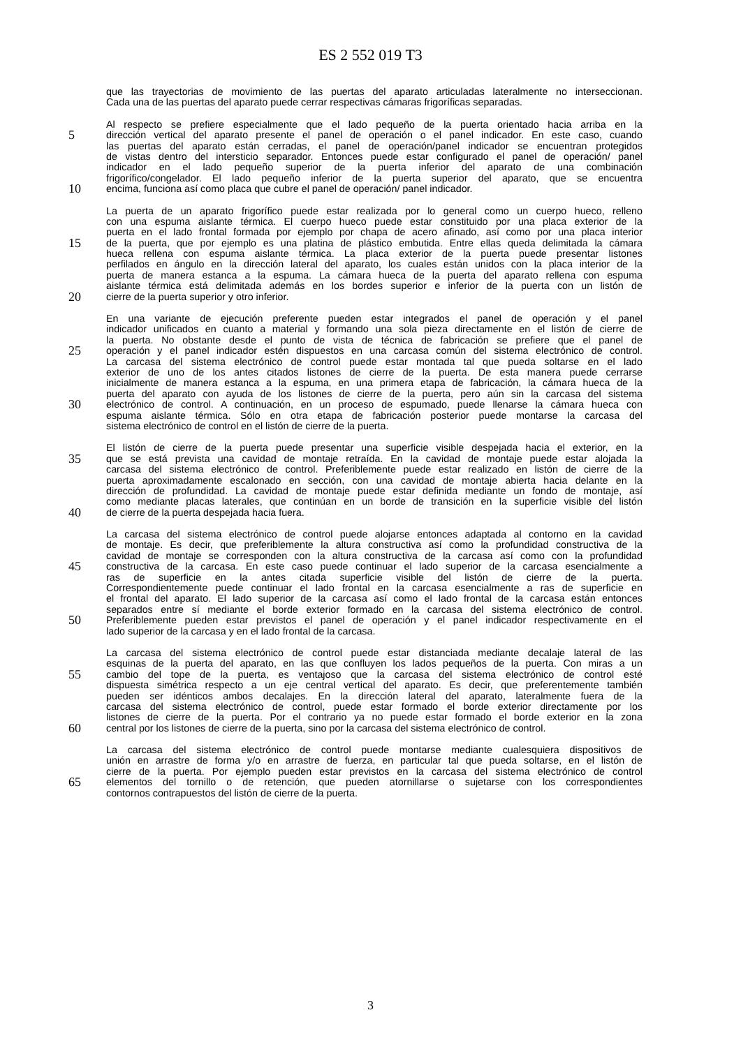ES 2 552 019 T3
que las trayectorias de movimiento de las puertas del aparato articuladas lateralmente no interseccionan.
Cada una de las puertas del aparato puede cerrar respectivas cámaras frigoríficas separadas.
Al respecto se prefiere especialmente que el lado pequeño de la puerta orientado hacia arriba en la
5 dirección vertical del aparato presente el panel de operación o el panel indicador. En este caso, cuando
las puertas del aparato están cerradas, el panel de operación/panel indicador se encuentran protegidos
de vistas dentro del intersticio separador. Entonces puede estar configurado el panel de operación/ panel
indicador en el lado pequeño superior de la puerta inferior del aparato de una combinación
frigorífico/congelador. El lado pequeño inferior de la puerta superior del aparato, que se encuentra
10 encima, funciona así como placa que cubre el panel de operación/ panel indicador.
La puerta de un aparato frigorífico puede estar realizada por lo general como un cuerpo hueco, relleno
con una espuma aislante térmica. El cuerpo hueco puede estar constituido por una placa exterior de la
puerta en el lado frontal formada por ejemplo por chapa de acero afinado, así como por una placa interior
15 de la puerta, que por ejemplo es una platina de plástico embutida. Entre ellas queda delimitada la cámara
hueca rellena con espuma aislante térmica. La placa exterior de la puerta puede presentar listones
perfilados en ángulo en la dirección lateral del aparato, los cuales están unidos con la placa interior de la
puerta de manera estanca a la espuma. La cámara hueca de la puerta del aparato rellena con espuma
aislante térmica está delimitada además en los bordes superior e inferior de la puerta con un listón de
20 cierre de la puerta superior y otro inferior.
En una variante de ejecución preferente pueden estar integrados el panel de operación y el panel
indicador unificados en cuanto a material y formando una sola pieza directamente en el listón de cierre de
la puerta. No obstante desde el punto de vista de técnica de fabricación se prefiere que el panel de
25 operación y el panel indicador estén dispuestos en una carcasa común del sistema electrónico de control.
La carcasa del sistema electrónico de control puede estar montada tal que pueda soltarse en el lado
exterior de uno de los antes citados listones de cierre de la puerta. De esta manera puede cerrarse
inicialmente de manera estanca a la espuma, en una primera etapa de fabricación, la cámara hueca de la
puerta del aparato con ayuda de los listones de cierre de la puerta, pero aún sin la carcasa del sistema
30 electrónico de control. A continuación, en un proceso de espumado, puede llenarse la cámara hueca con
espuma aislante térmica. Sólo en otra etapa de fabricación posterior puede montarse la carcasa del
sistema electrónico de control en el listón de cierre de la puerta.
El listón de cierre de la puerta puede presentar una superficie visible despejada hacia el exterior, en la
35 que se está prevista una cavidad de montaje retraída. En la cavidad de montaje puede estar alojada la
carcasa del sistema electrónico de control. Preferiblemente puede estar realizado en listón de cierre de la
puerta aproximadamente escalonado en sección, con una cavidad de montaje abierta hacia delante en la
dirección de profundidad. La cavidad de montaje puede estar definida mediante un fondo de montaje, así
como mediante placas laterales, que continúan en un borde de transición en la superficie visible del listón
40 de cierre de la puerta despejada hacia fuera.
La carcasa del sistema electrónico de control puede alojarse entonces adaptada al contorno en la cavidad
de montaje. Es decir, que preferiblemente la altura constructiva así como la profundidad constructiva de la
cavidad de montaje se corresponden con la altura constructiva de la carcasa así como con la profundidad
45 constructiva de la carcasa. En este caso puede continuar el lado superior de la carcasa esencialmente a
ras de superficie en la antes citada superficie visible del listón de cierre de la puerta.
Correspondientemente puede continuar el lado frontal en la carcasa esencialmente a ras de superficie en
el frontal del aparato. El lado superior de la carcasa así como el lado frontal de la carcasa están entonces
separados entre sí mediante el borde exterior formado en la carcasa del sistema electrónico de control.
50 Preferiblemente pueden estar previstos el panel de operación y el panel indicador respectivamente en el
lado superior de la carcasa y en el lado frontal de la carcasa.
La carcasa del sistema electrónico de control puede estar distanciada mediante decalaje lateral de las
esquinas de la puerta del aparato, en las que confluyen los lados pequeños de la puerta. Con miras a un
55 cambio del tope de la puerta, es ventajoso que la carcasa del sistema electrónico de control esté
dispuesta simétrica respecto a un eje central vertical del aparato. Es decir, que preferentemente también
pueden ser idénticos ambos decalajes. En la dirección lateral del aparato, lateralmente fuera de la
carcasa del sistema electrónico de control, puede estar formado el borde exterior directamente por los
listones de cierre de la puerta. Por el contrario ya no puede estar formado el borde exterior en la zona
60 central por los listones de cierre de la puerta, sino por la carcasa del sistema electrónico de control.
La carcasa del sistema electrónico de control puede montarse mediante cualesquiera dispositivos de
unión en arrastre de forma y/o en arrastre de fuerza, en particular tal que pueda soltarse, en el listón de
cierre de la puerta. Por ejemplo pueden estar previstos en la carcasa del sistema electrónico de control
65 elementos del tornillo o de retención, que pueden atornillarse o sujetarse con los correspondientes
contornos contrapuestos del listón de cierre de la puerta.
3